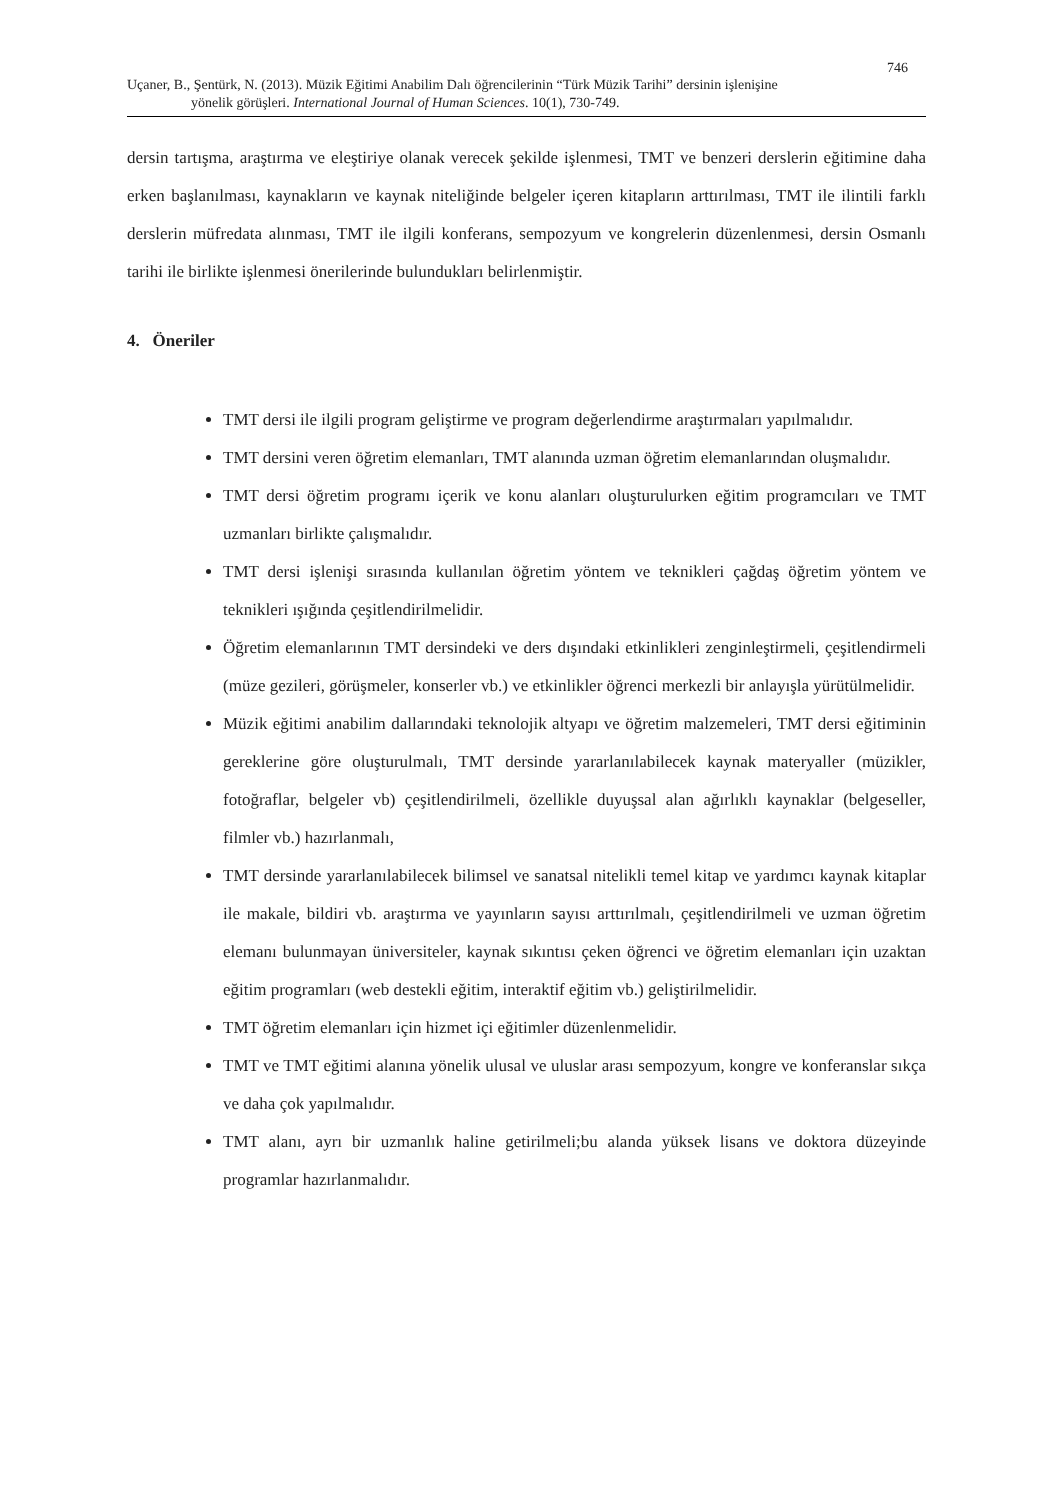746
Uçaner, B., Şentürk, N. (2013). Müzik Eğitimi Anabilim Dalı öğrencilerinin “Türk Müzik Tarihi” dersinin işlenişine
yönelik görüşleri. International Journal of Human Sciences. 10(1), 730-749.
dersin tartışma, araştırma ve eleştiriye olanak verecek şekilde işlenmesi, TMT ve benzeri derslerin eğitimine daha erken başlanılması, kaynakların ve kaynak niteliğinde belgeler içeren kitapların arttırılması, TMT ile ilintili farklı derslerin müfredata alınması, TMT ile ilgili konferans, sempozyum ve kongrelerin düzenlenmesi, dersin Osmanlı tarihi ile birlikte işlenmesi önerilerinde bulundukları belirlenmiştir.
4. Öneriler
TMT dersi ile ilgili program geliştirme ve program değerlendirme araştırmaları yapılmalıdır.
TMT dersini veren öğretim elemanları, TMT alanında uzman öğretim elemanlarından oluşmalıdır.
TMT dersi öğretim programı içerik ve konu alanları oluşturulurken eğitim programcıları ve TMT uzmanları birlikte çalışmalıdır.
TMT dersi işlenişi sırasında kullanılan öğretim yöntem ve teknikleri çağdaş öğretim yöntem ve teknikleri ışığında çeşitlendirilmelidir.
Öğretim elemanlarının TMT dersindeki ve ders dışındaki etkinlikleri zenginleştirmeli, çeşitlendirmeli (müze gezileri, görüşmeler, konserler vb.) ve etkinlikler öğrenci merkezli bir anlayışla yürütülmelidir.
Müzik eğitimi anabilim dallarındaki teknolojik altyapı ve öğretim malzemeleri, TMT dersi eğitiminin gereklerine göre oluşturulmalı, TMT dersinde yararlanılabilecek kaynak materyaller (müzikler, fotoğraflar, belgeler vb) çeşitlendirilmeli, özellikle duyuşsal alan ağırlıklı kaynaklar (belgeseller, filmler vb.) hazırlanmalı,
TMT dersinde yararlanılabilecek bilimsel ve sanatsal nitelikli temel kitap ve yardımcı kaynak kitaplar ile makale, bildiri vb. araştırma ve yayınların sayısı arttırılmalı, çeşitlendirilmeli ve uzman öğretim elemanı bulunmayan üniversiteler, kaynak sıkıntısı çeken öğrenci ve öğretim elemanları için uzaktan eğitim programları (web destekli eğitim, interaktif eğitim vb.) geliştirilmelidir.
TMT öğretim elemanları için hizmet içi eğitimler düzenlenmelidir.
TMT ve TMT eğitimi alanına yönelik ulusal ve uluslar arası sempozyum, kongre ve konferanslar sıkça ve daha çok yapılmalıdır.
TMT alanı, ayrı bir uzmanlık haline getirilmeli;bu alanda yüksek lisans ve doktora düzeyinde programlar hazırlanmalıdır.